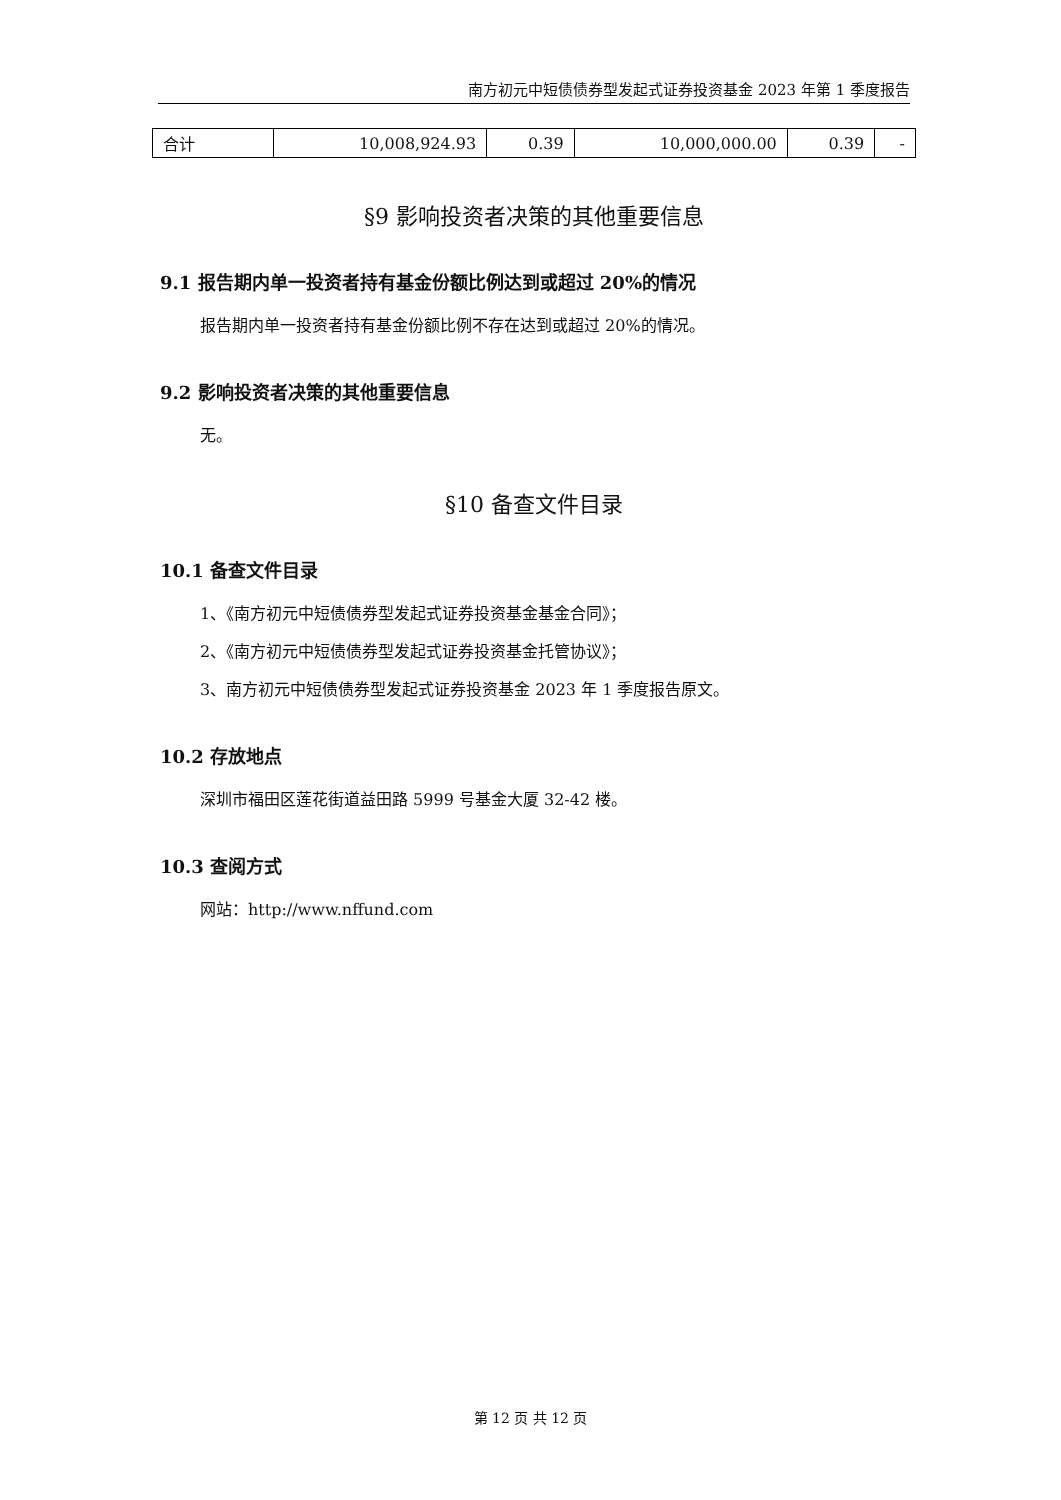南方初元中短债债券型发起式证券投资基金 2023 年第 1 季度报告
| 合计 | 10,008,924.93 | 0.39 | 10,000,000.00 | 0.39 | - |
§9 影响投资者决策的其他重要信息
9.1 报告期内单一投资者持有基金份额比例达到或超过 20%的情况
报告期内单一投资者持有基金份额比例不存在达到或超过 20%的情况。
9.2 影响投资者决策的其他重要信息
无。
§10 备查文件目录
10.1 备查文件目录
1、《南方初元中短债债券型发起式证券投资基金基金合同》；
2、《南方初元中短债债券型发起式证券投资基金托管协议》；
3、南方初元中短债债券型发起式证券投资基金 2023 年 1 季度报告原文。
10.2 存放地点
深圳市福田区莲花街道益田路 5999 号基金大厦 32-42 楼。
10.3 查阅方式
网站：http://www.nffund.com
第 12 页 共 12 页